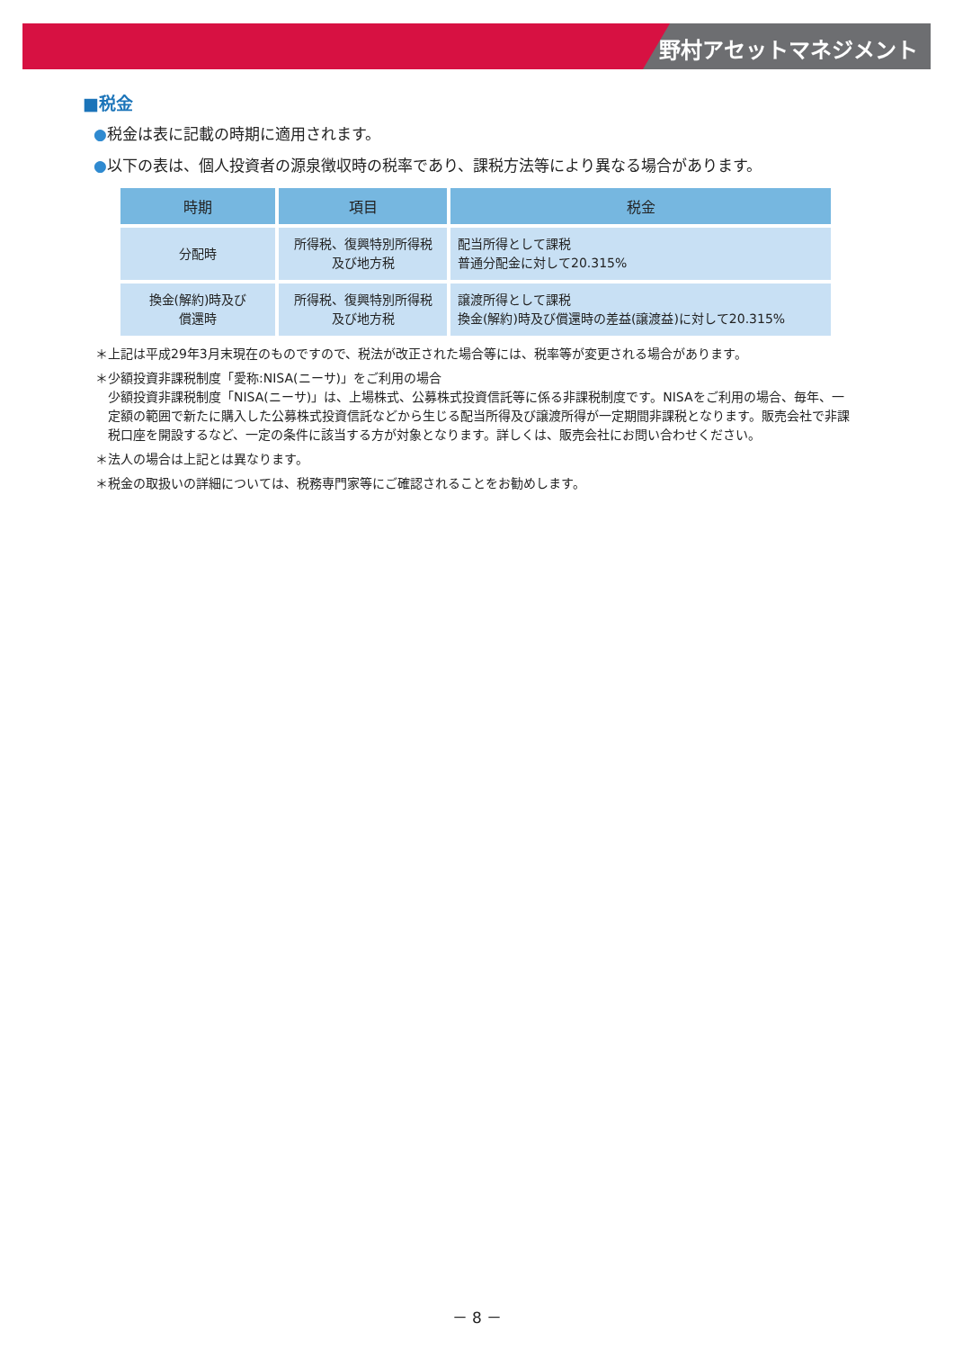野村アセットマネジメント
■税金
●税金は表に記載の時期に適用されます。
●以下の表は、個人投資者の源泉徴収時の税率であり、課税方法等により異なる場合があります。
| 時期 | 項目 | 税金 |
| --- | --- | --- |
| 分配時 | 所得税、復興特別所得税 及び地方税 | 配当所得として課税 普通分配金に対して20.315% |
| 換金(解約)時及び 償還時 | 所得税、復興特別所得税 及び地方税 | 譲渡所得として課税 換金(解約)時及び償還時の差益(譲渡益)に対して20.315% |
＊上記は平成29年3月末現在のものですので、税法が改正された場合等には、税率等が変更される場合があります。
＊少額投資非課税制度「愛称:NISA(ニーサ)」をご利用の場合
少額投資非課税制度「NISA(ニーサ)」は、上場株式、公募株式投資信託等に係る非課税制度です。NISAをご利用の場合、毎年、一定額の範囲で新たに購入した公募株式投資信託などから生じる配当所得及び譲渡所得が一定期間非課税となります。販売会社で非課税口座を開設するなど、一定の条件に該当する方が対象となります。詳しくは、販売会社にお問い合わせください。
＊法人の場合は上記とは異なります。
＊税金の取扱いの詳細については、税務専門家等にご確認されることをお勧めします。
－ 8 －